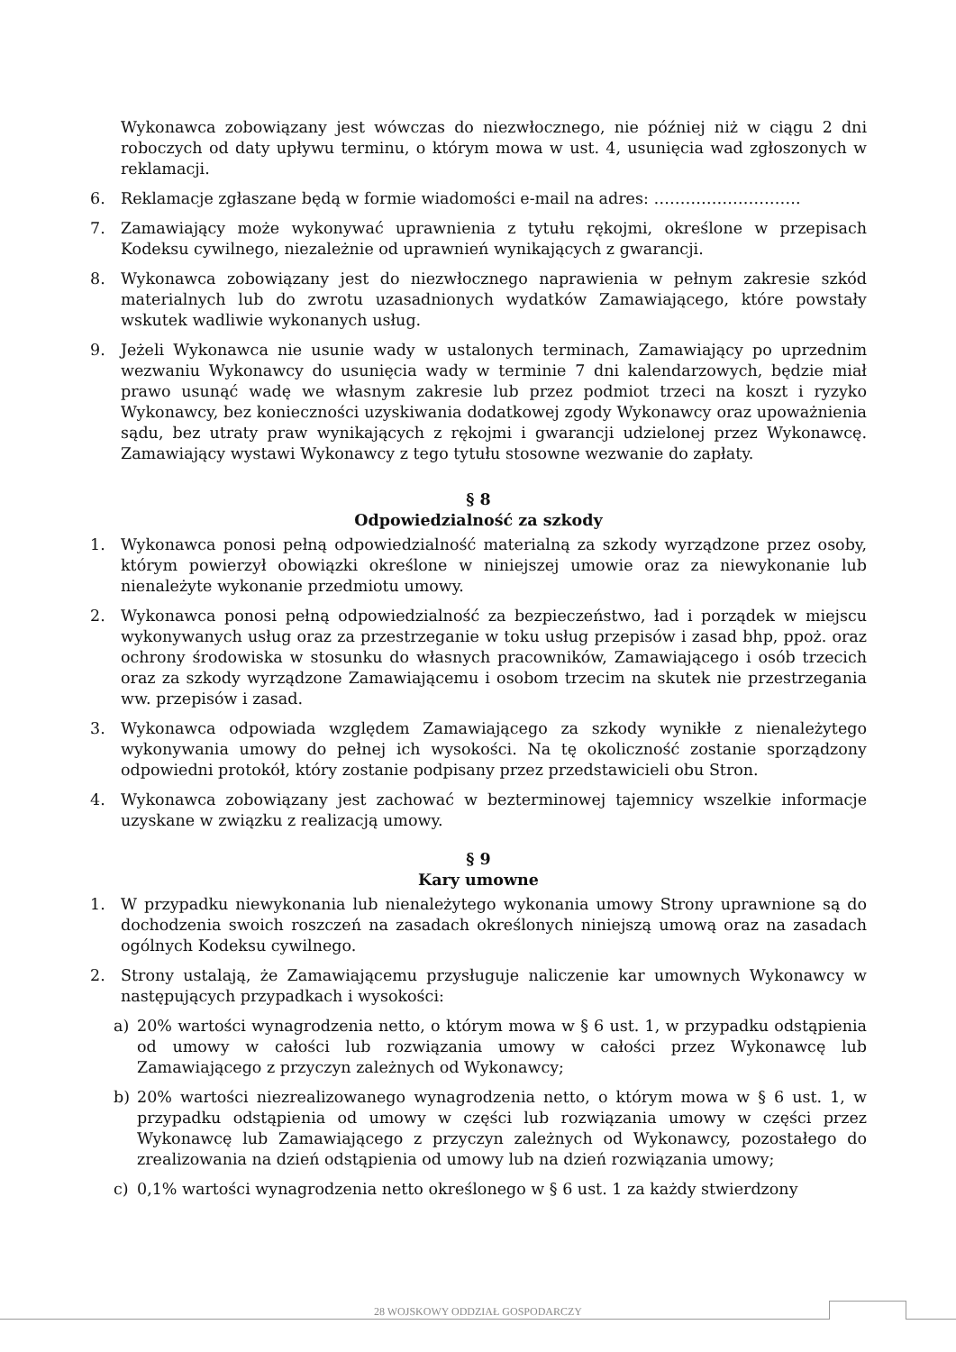Wykonawca zobowiązany jest wówczas do niezwłocznego, nie później niż w ciągu 2 dni roboczych od daty upływu terminu, o którym mowa w ust. 4, usunięcia wad zgłoszonych w reklamacji.
6. Reklamacje zgłaszane będą w formie wiadomości e-mail na adres: ……………………….
7. Zamawiający może wykonywać uprawnienia z tytułu rękojmi, określone w przepisach Kodeksu cywilnego, niezależnie od uprawnień wynikających z gwarancji.
8. Wykonawca zobowiązany jest do niezwłocznego naprawienia w pełnym zakresie szkód materialnych lub do zwrotu uzasadnionych wydatków Zamawiającego, które powstały wskutek wadliwie wykonanych usług.
9. Jeżeli Wykonawca nie usunie wady w ustalonych terminach, Zamawiający po uprzednim wezwaniu Wykonawcy do usunięcia wady w terminie 7 dni kalendarzowych, będzie miał prawo usunąć wadę we własnym zakresie lub przez podmiot trzeci na koszt i ryzyko Wykonawcy, bez konieczności uzyskiwania dodatkowej zgody Wykonawcy oraz upoważnienia sądu, bez utraty praw wynikających z rękojmi i gwarancji udzielonej przez Wykonawcę. Zamawiający wystawi Wykonawcy z tego tytułu stosowne wezwanie do zapłaty.
§ 8
Odpowiedzialność za szkody
1. Wykonawca ponosi pełną odpowiedzialność materialną za szkody wyrządzone przez osoby, którym powierzył obowiązki określone w niniejszej umowie oraz za niewykonanie lub nienależyte wykonanie przedmiotu umowy.
2. Wykonawca ponosi pełną odpowiedzialność za bezpieczeństwo, ład i porządek w miejscu wykonywanych usług oraz za przestrzeganie w toku usług przepisów i zasad bhp, ppoż. oraz ochrony środowiska w stosunku do własnych pracowników, Zamawiającego i osób trzecich oraz za szkody wyrządzone Zamawiającemu i osobom trzecim na skutek nie przestrzegania ww. przepisów i zasad.
3. Wykonawca odpowiada względem Zamawiającego za szkody wynikłe z nienależytego wykonywania umowy do pełnej ich wysokości. Na tę okoliczność zostanie sporządzony odpowiedni protokół, który zostanie podpisany przez przedstawicieli obu Stron.
4. Wykonawca zobowiązany jest zachować w bezterminowej tajemnicy wszelkie informacje uzyskane w związku z realizacją umowy.
§ 9
Kary umowne
1. W przypadku niewykonania lub nienależytego wykonania umowy Strony uprawnione są do dochodzenia swoich roszczeń na zasadach określonych niniejszą umową oraz na zasadach ogólnych Kodeksu cywilnego.
2. Strony ustalają, że Zamawiającemu przysługuje naliczenie kar umownych Wykonawcy w następujących przypadkach i wysokości:
a) 20% wartości wynagrodzenia netto, o którym mowa w § 6 ust. 1, w przypadku odstąpienia od umowy w całości lub rozwiązania umowy w całości przez Wykonawcę lub Zamawiającego z przyczyn zależnych od Wykonawcy;
b) 20% wartości niezrealizowanego wynagrodzenia netto, o którym mowa w § 6 ust. 1, w przypadku odstąpienia od umowy w części lub rozwiązania umowy w części przez Wykonawcę lub Zamawiającego z przyczyn zależnych od Wykonawcy, pozostałego do zrealizowania na dzień odstąpienia od umowy lub na dzień rozwiązania umowy;
c) 0,1% wartości wynagrodzenia netto określonego w § 6 ust. 1 za każdy stwierdzony
28 WOJSKOWY ODDZIAŁ GOSPODARCZY